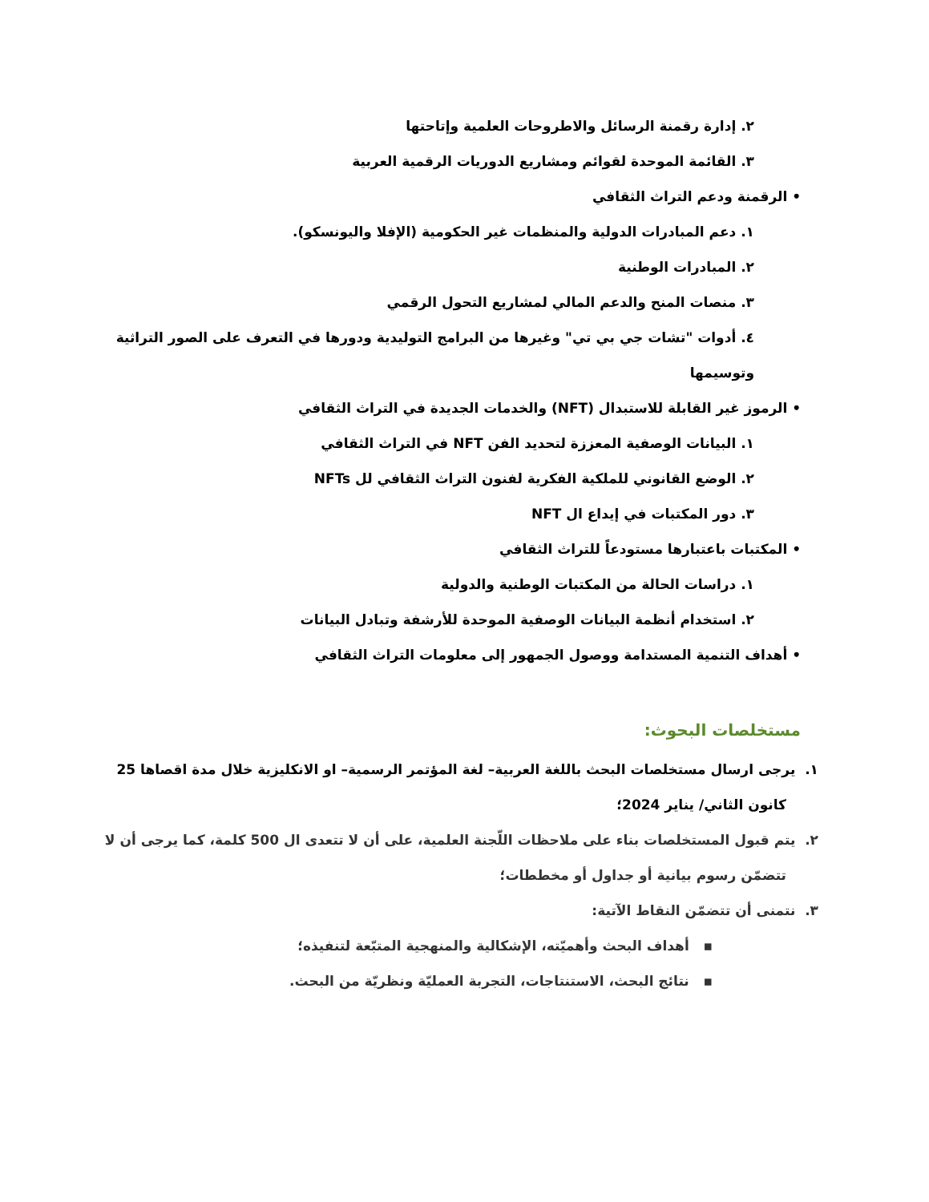٢. إدارة رقمنة الرسائل والاطروحات العلمية وإتاحتها
٣. القائمة الموحدة لقوائم ومشاريع الدوريات الرقمية العربية
• الرقمنة ودعم التراث الثقافي
١. دعم المبادرات الدولية والمنظمات غير الحكومية (الإفلا واليونسكو).
٢. المبادرات الوطنية
٣. منصات المنح والدعم المالي لمشاريع التحول الرقمي
٤. أدوات "تشات جي بي تي" وغيرها من البرامج التوليدية ودورها في التعرف على الصور التراثية وتوسيمها
• الرموز غير القابلة للاستبدال (NFT) والخدمات الجديدة في التراث الثقافي
١. البيانات الوصفية المعززة لتحديد الفن NFT في التراث الثقافي
٢. الوضع القانوني للملكية الفكرية لفنون التراث الثقافي لل NFTs
٣. دور المكتبات في إيداع ال NFT
• المكتبات باعتبارها مستودعاً للتراث الثقافي
١. دراسات الحالة من المكتبات الوطنية والدولية
٢. استخدام أنظمة البيانات الوصفية الموحدة للأرشفة وتبادل البيانات
• أهداف التنمية المستدامة ووصول الجمهور إلى معلومات التراث الثقافي
مستخلصات البحوث:
١. يرجى ارسال مستخلصات البحث باللغة العربية– لغة المؤتمر الرسمية– او الانكليزية خلال مدة اقصاها 25 كانون الثاني/ يناير 2024؛
٢. يتم قبول المستخلصات بناء على ملاحظات اللّجنة العلمية، على أن لا تتعدى ال 500 كلمة، كما يرجى أن لا تتضمّن رسوم بيانية أو جداول أو مخططات؛
٣. نتمنى أن تتضمّن النقاط الآتية:
▪ أهداف البحث وأهميّته، الإشكالية والمنهجية المتبّعة لتنفيذه؛
▪ نتائج البحث، الاستنتاجات، التجربة العمليّة ونظريّة من البحث.